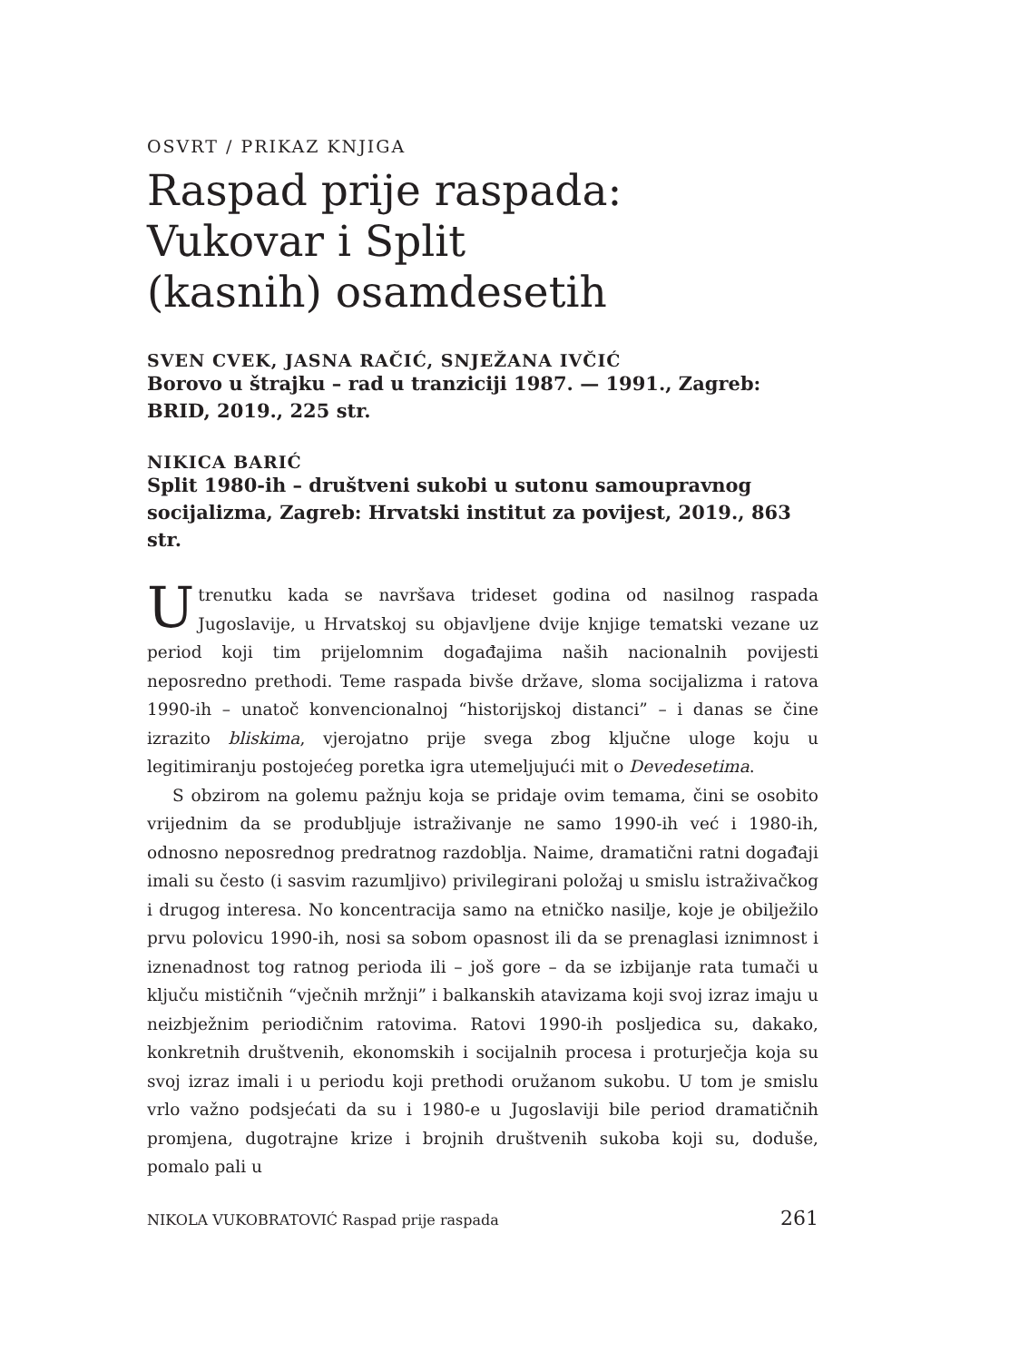OSVRT / PRIKAZ KNJIGA
Raspad prije raspada:
Vukovar i Split
(kasnih) osamdesetih
SVEN CVEK, JASNA RAČIĆ, SNJEŽANA IVČIĆ
Borovo u štrajku – rad u tranziciji 1987. — 1991., Zagreb: BRID, 2019., 225 str.
NIKICA BARIĆ
Split 1980-ih – društveni sukobi u sutonu samoupravnog socijalizma, Zagreb: Hrvatski institut za povijest, 2019., 863 str.
Utrenutku kada se navršava trideset godina od nasilnog raspada Jugoslavije, u Hrvatskoj su objavljene dvije knjige tematski vezane uz period koji tim prijelomnim događajima naših nacionalnih povijesti neposredno prethodi. Teme raspada bivše države, sloma socijalizma i ratova 1990-ih – unatoč konvencionalnoj “historijskoj distanci” – i danas se čine izrazito bliskima, vjerojatno prije svega zbog ključne uloge koju u legitimiranju postojećeg poretka igra utemeljujući mit o Devedesetima.
S obzirom na golemu pažnju koja se pridaje ovim temama, čini se osobito vrijednim da se produbljuje istraživanje ne samo 1990-ih već i 1980-ih, odnosno neposrednog predratnog razdoblja. Naime, dramatični ratni događaji imali su često (i sasvim razumljivo) privilegirani položaj u smislu istraživačkog i drugog interesa. No koncentracija samo na etničko nasilje, koje je obilježilo prvu polovicu 1990-ih, nosi sa sobom opasnost ili da se prenaglasi iznimnost i iznenadnost tog ratnog perioda ili – još gore – da se izbijanje rata tumači u ključu mističnih “vječnih mržnji” i balkanskih atavizama koji svoj izraz imaju u neizbježnim periodičnim ratovima. Ratovi 1990-ih posljedica su, dakako, konkretnih društvenih, ekonomskih i socijalnih procesa i proturječja koja su svoj izraz imali i u periodu koji prethodi oružanom sukobu. U tom je smislu vrlo važno podsjećati da su i 1980-e u Jugoslaviji bile period dramatičnih promjena, dugotrajne krize i brojnih društvenih sukoba koji su, doduše, pomalo pali u
NIKOLA VUKOBRATOVIĆ Raspad prije raspada 261